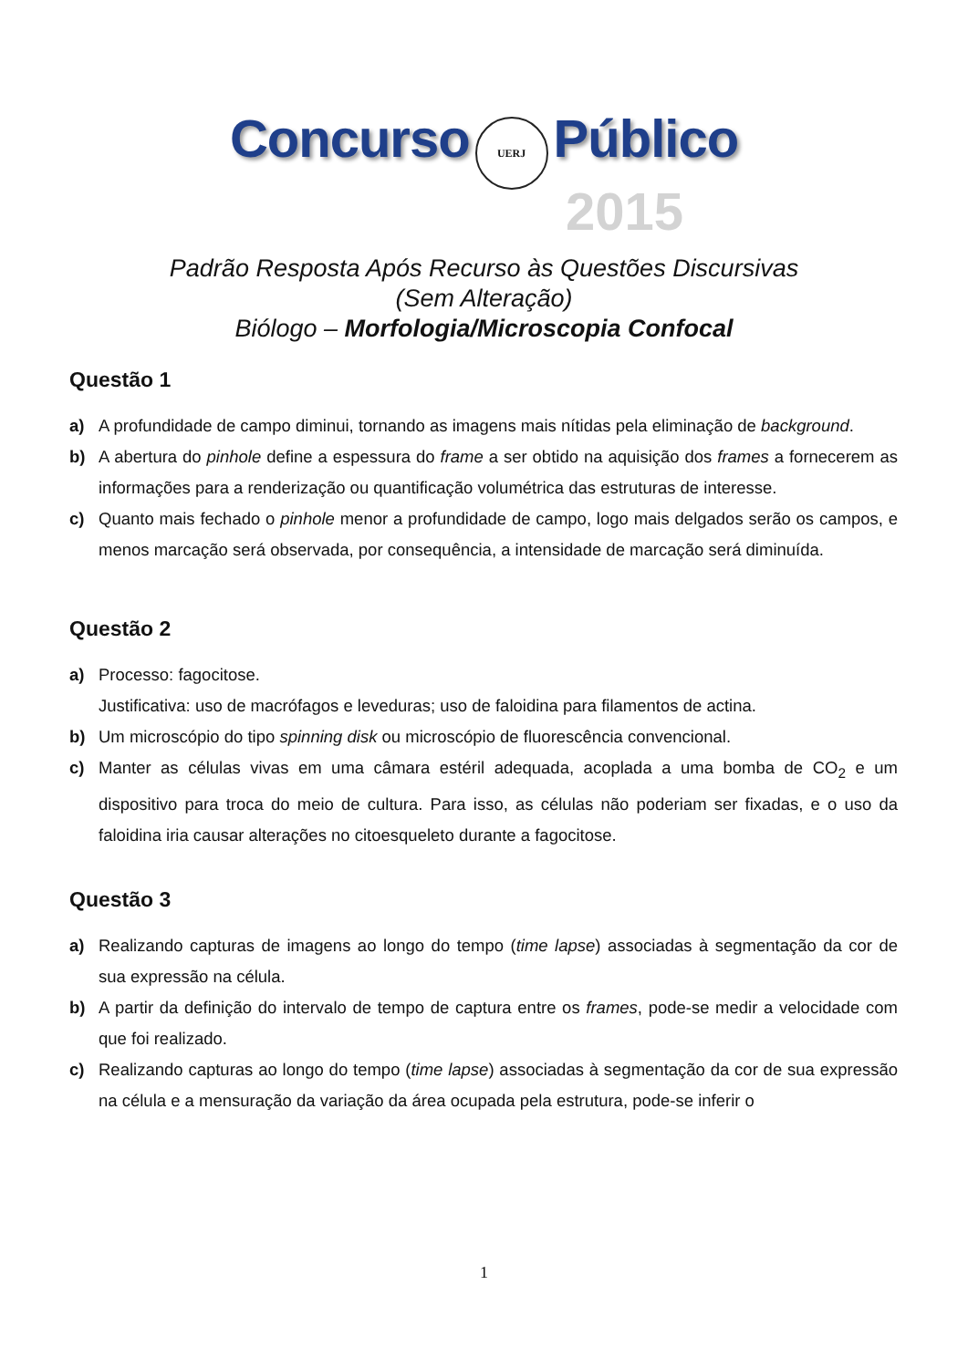Concurso UERJ Público
2015
Padrão Resposta Após Recurso às Questões Discursivas
(Sem Alteração)
Biólogo – Morfologia/Microscopia Confocal
Questão 1
a) A profundidade de campo diminui, tornando as imagens mais nítidas pela eliminação de background.
b) A abertura do pinhole define a espessura do frame a ser obtido na aquisição dos frames a fornecerem as informações para a renderização ou quantificação volumétrica das estruturas de interesse.
c) Quanto mais fechado o pinhole menor a profundidade de campo, logo mais delgados serão os campos, e menos marcação será observada, por consequência, a intensidade de marcação será diminuída.
Questão 2
a) Processo: fagocitose.
Justificativa: uso de macrófagos e leveduras; uso de faloidina para filamentos de actina.
b) Um microscópio do tipo spinning disk ou microscópio de fluorescência convencional.
c) Manter as células vivas em uma câmara estéril adequada, acoplada a uma bomba de CO<sub>2</sub> e um dispositivo para troca do meio de cultura. Para isso, as células não poderiam ser fixadas, e o uso da faloidina iria causar alterações no citoesqueleto durante a fagocitose.
Questão 3
a) Realizando capturas de imagens ao longo do tempo (time lapse) associadas à segmentação da cor de sua expressão na célula.
b) A partir da definição do intervalo de tempo de captura entre os frames, pode-se medir a velocidade com que foi realizado.
c) Realizando capturas ao longo do tempo (time lapse) associadas à segmentação da cor de sua expressão na célula e a mensuração da variação da área ocupada pela estrutura, pode-se inferir o
1